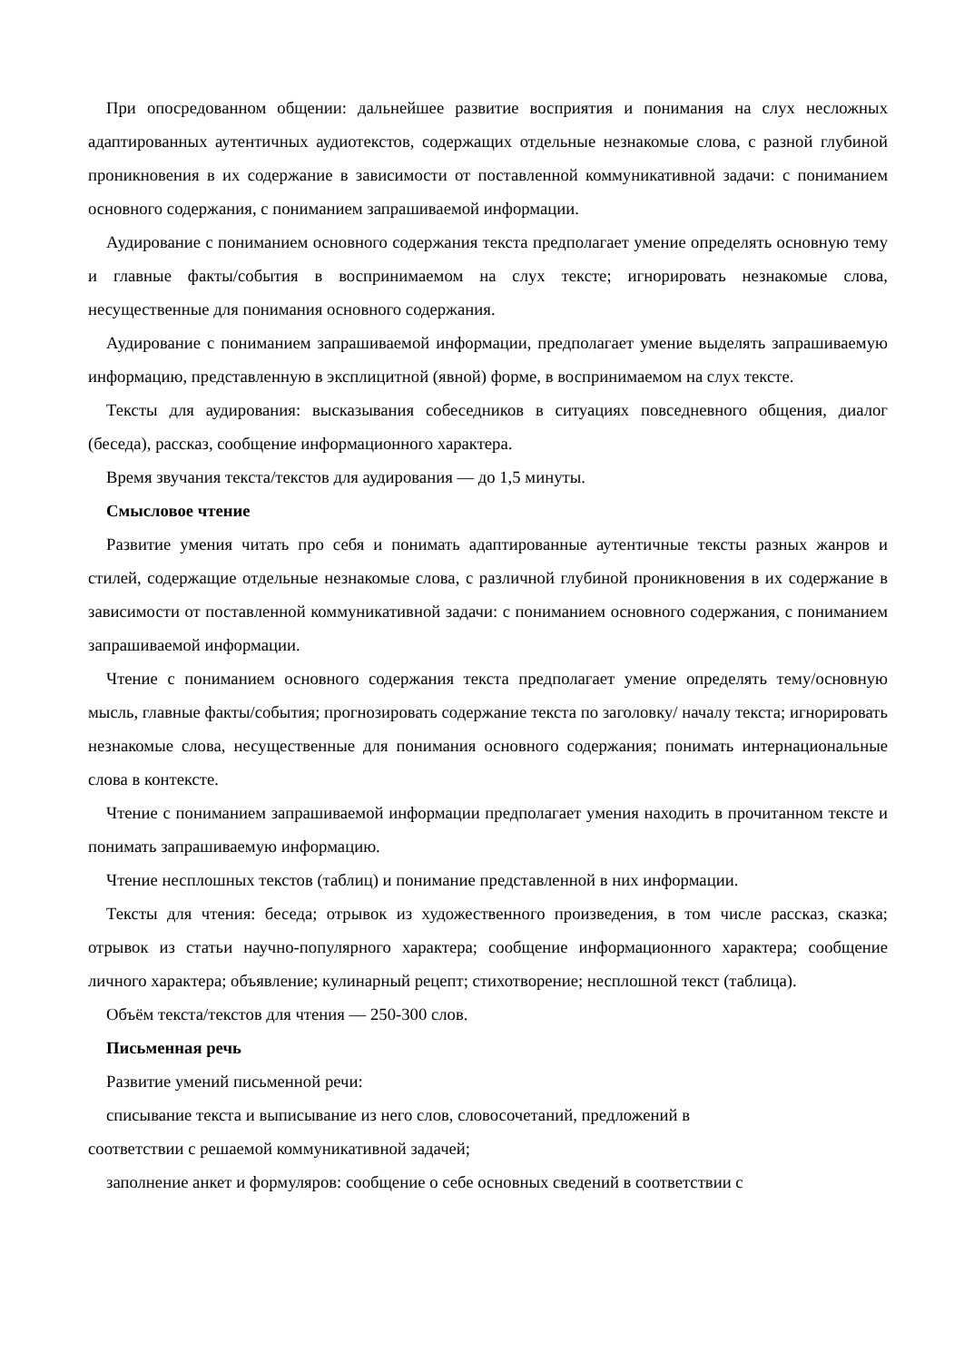При опосредованном общении: дальнейшее развитие восприятия и понимания на слух несложных адаптированных аутентичных аудиотекстов, содержащих отдельные незнакомые слова, с разной глубиной проникновения в их содержание в зависимости от поставленной коммуникативной задачи: с пониманием основного содержания, с пониманием запрашиваемой информации.
Аудирование с пониманием основного содержания текста предполагает умение определять основную тему и главные факты/события в воспринимаемом на слух тексте; игнорировать незнакомые слова, несущественные для понимания основного содержания.
Аудирование с пониманием запрашиваемой информации, предполагает умение выделять запрашиваемую информацию, представленную в эксплицитной (явной) форме, в воспринимаемом на слух тексте.
Тексты для аудирования: высказывания собеседников в ситуациях повседневного общения, диалог (беседа), рассказ, сообщение информационного характера.
Время звучания текста/текстов для аудирования — до 1,5 минуты.
Смысловое чтение
Развитие умения читать про себя и понимать адаптированные аутентичные тексты разных жанров и стилей, содержащие отдельные незнакомые слова, с различной глубиной проникновения в их содержание в зависимости от поставленной коммуникативной задачи: с пониманием основного содержания, с пониманием запрашиваемой информации.
Чтение с пониманием основного содержания текста предполагает умение определять тему/основную мысль, главные факты/события; прогнозировать содержание текста по заголовку/ началу текста; игнорировать незнакомые слова, несущественные для понимания основного содержания; понимать интернациональные слова в контексте.
Чтение с пониманием запрашиваемой информации предполагает умения находить в прочитанном тексте и понимать запрашиваемую информацию.
Чтение несплошных текстов (таблиц) и понимание представленной в них информации.
Тексты для чтения: беседа; отрывок из художественного произведения, в том числе рассказ, сказка; отрывок из статьи научно-популярного характера; сообщение информационного характера; сообщение личного характера; объявление; кулинарный рецепт; стихотворение; несплошной текст (таблица).
Объём текста/текстов для чтения — 250-300 слов.
Письменная речь
Развитие умений письменной речи:
списывание текста и выписывание из него слов, словосочетаний, предложений в
соответствии с решаемой коммуникативной задачей;
заполнение анкет и формуляров: сообщение о себе основных сведений в соответствии с